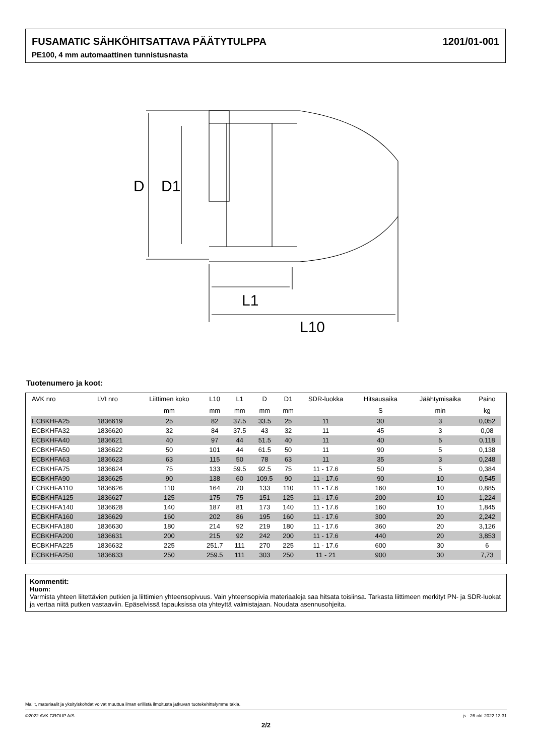FUSAMATIC SÄHKÖHITSATTAVA PÄÄTYTULPPA 1201/01-001
PE100, 4 mm automaattinen tunnistusnasta
D
D1
L1
L10
Tuotenumero ja koot:
| AVK nro | LVI nro | Liittimen koko | L10 | L1 | D | D1 | SDR-luokka | Hitsausaika | Jäähtymisaika | Paino |
| --- | --- | --- | --- | --- | --- | --- | --- | --- | --- | --- |
| | | mm | mm | mm | mm | mm | | S | min | kg |
| ECBKHFA25 | 1836619 | 25 | 82 | 37.5 | 33.5 | 25 | 11 | 30 | 3 | 0,052 |
| ECBKHFA32 | 1836620 | 32 | 84 | 37.5 | 43 | 32 | 11 | 45 | 3 | 0,08 |
| ECBKHFA40 | 1836621 | 40 | 97 | 44 | 51.5 | 40 | 11 | 40 | 5 | 0,118 |
| ECBKHFA50 | 1836622 | 50 | 101 | 44 | 61.5 | 50 | 11 | 90 | 5 | 0,138 |
| ECBKHFA63 | 1836623 | 63 | 115 | 50 | 78 | 63 | 11 | 35 | 3 | 0,248 |
| ECBKHFA75 | 1836624 | 75 | 133 | 59.5 | 92.5 | 75 | 11 - 17.6 | 50 | 5 | 0,384 |
| ECBKHFA90 | 1836625 | 90 | 138 | 60 | 109.5 | 90 | 11 - 17.6 | 90 | 10 | 0,545 |
| ECBKHFA110 | 1836626 | 110 | 164 | 70 | 133 | 110 | 11 - 17.6 | 160 | 10 | 0,885 |
| ECBKHFA125 | 1836627 | 125 | 175 | 75 | 151 | 125 | 11 - 17.6 | 200 | 10 | 1,224 |
| ECBKHFA140 | 1836628 | 140 | 187 | 81 | 173 | 140 | 11 - 17.6 | 160 | 10 | 1,845 |
| ECBKHFA160 | 1836629 | 160 | 202 | 86 | 195 | 160 | 11 - 17.6 | 300 | 20 | 2,242 |
| ECBKHFA180 | 1836630 | 180 | 214 | 92 | 219 | 180 | 11 - 17.6 | 360 | 20 | 3,126 |
| ECBKHFA200 | 1836631 | 200 | 215 | 92 | 242 | 200 | 11 - 17.6 | 440 | 20 | 3,853 |
| ECBKHFA225 | 1836632 | 225 | 251.7 | 111 | 270 | 225 | 11 - 17.6 | 600 | 30 | 6 |
| ECBKHFA250 | 1836633 | 250 | 259.5 | 111 | 303 | 250 | 11 - 21 | 900 | 30 | 7,73 |
Kommentit:
Huom:
Varmista yhteen liitettävien putkien ja liittimien yhteensopivuus. Vain yhteensopivia materiaaleja saa hitsata toisiinsa. Tarkasta liittimeen merkityt PN- ja SDR-luokat ja vertaa niitä putken vastaaviin. Epäselvissä tapauksissa ota yhteyttä valmistajaan. Noudata asennusohjeita.
Mallit, materiaalit ja yksityiskohdat voivat muuttua ilman erillistä ilmoitusta jatkuvan tuotekehittelymme takia.
©2022 AVK GROUP A/S js - 26-okt-2022 13:31
2/2